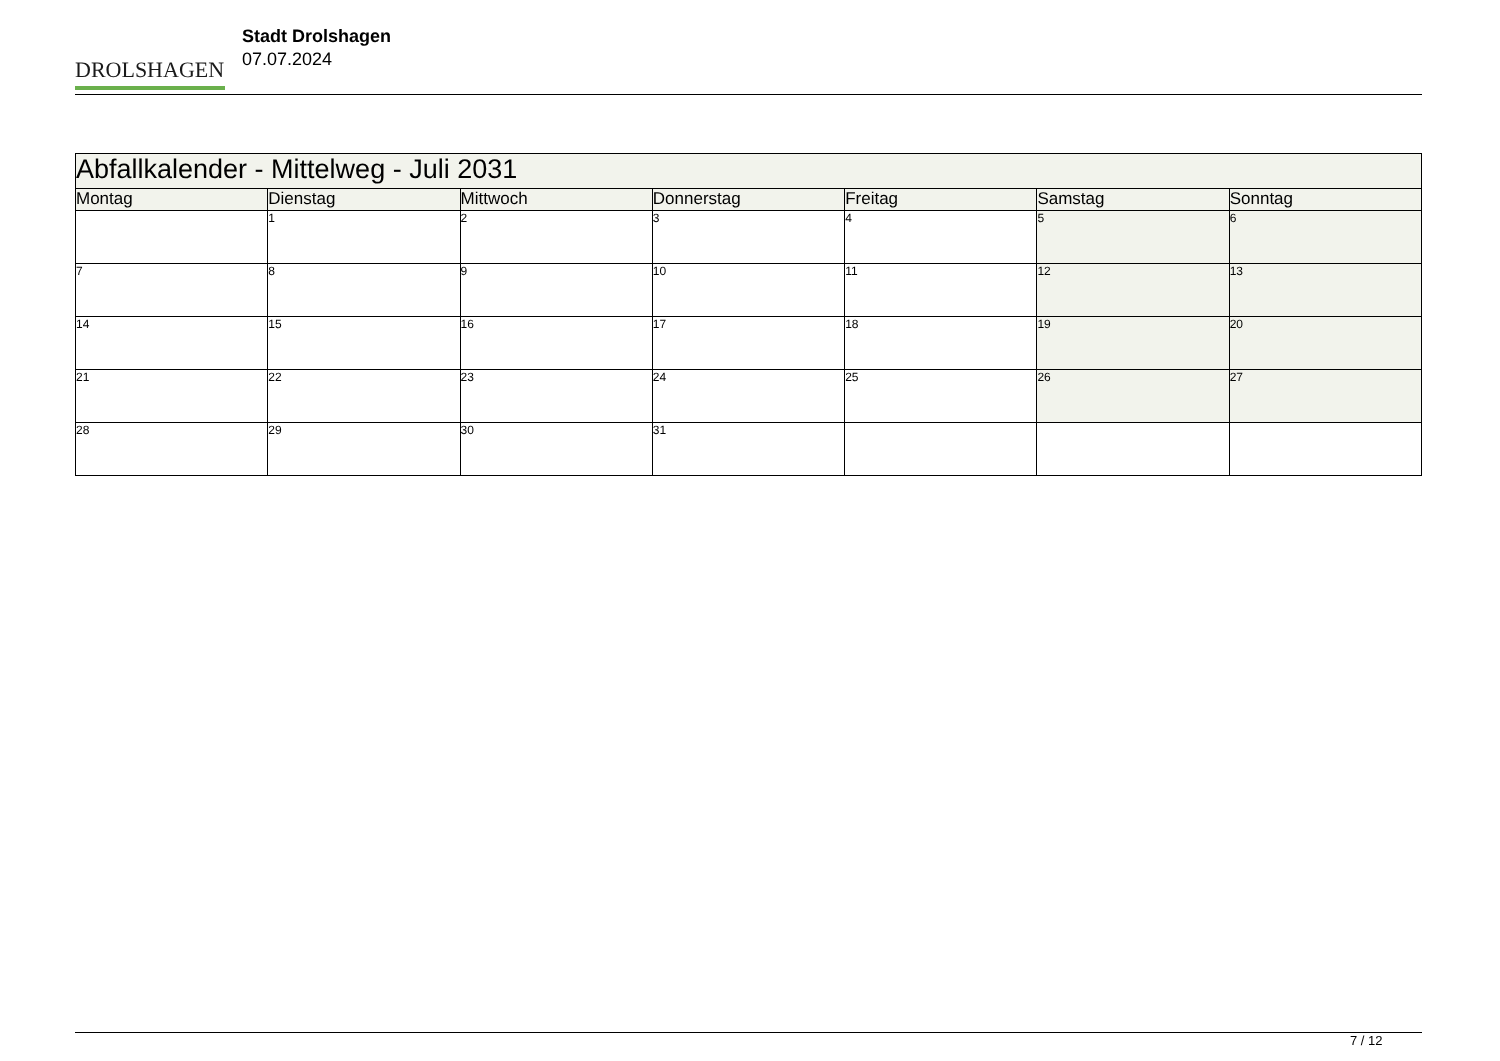DROLSHAGEN
Stadt Drolshagen
07.07.2024
| Abfallkalender - Mittelweg - Juli 2031 | | | | | | |
| --- | --- | --- | --- | --- | --- | --- |
| Montag | Dienstag | Mittwoch | Donnerstag | Freitag | Samstag | Sonntag |
| | 1 | 2 | 3 | 4 | 5 | 6 |
| 7 | 8 | 9 | 10 | 11 | 12 | 13 |
| 14 | 15 | 16 | 17 | 18 | 19 | 20 |
| 21 | 22 | 23 | 24 | 25 | 26 | 27 |
| 28 | 29 | 30 | 31 | | | |
7 / 12